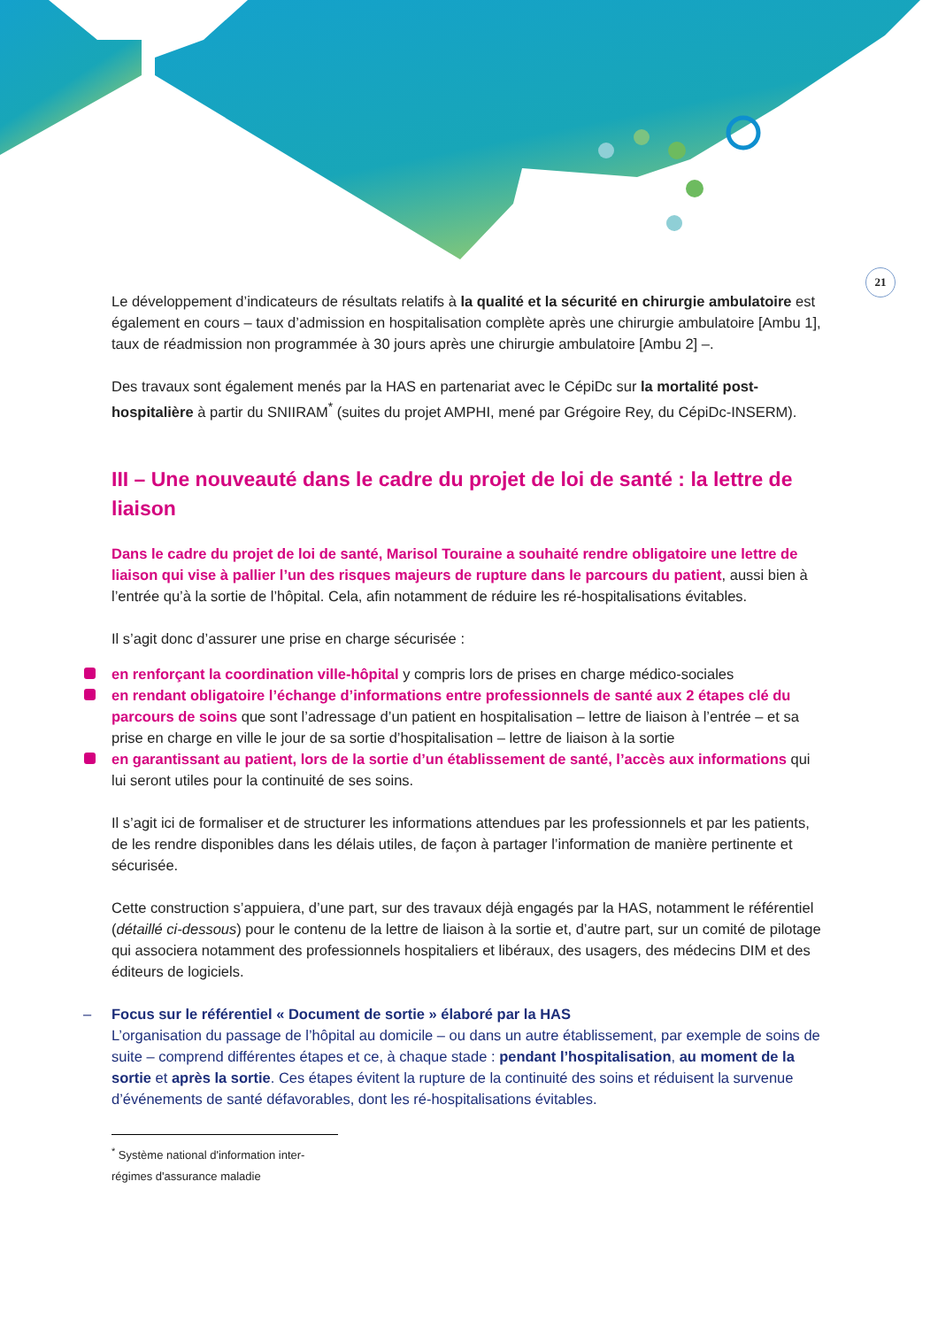21
Le développement d’indicateurs de résultats relatifs à la qualité et la sécurité en chirurgie ambulatoire est également en cours – taux d’admission en hospitalisation complète après une chirurgie ambulatoire [Ambu 1], taux de réadmission non programmée à 30 jours après une chirurgie ambulatoire [Ambu 2] –.
Des travaux sont également menés par la HAS en partenariat avec le CépiDc sur la mortalité post-hospitalière à partir du SNIIRAM<sup>*</sup> (suites du projet AMPHI, mené par Grégoire Rey, du CépiDc-INSERM).
III – Une nouveauté dans le cadre du projet de loi de santé : la lettre de liaison
Dans le cadre du projet de loi de santé, Marisol Touraine a souhaité rendre obligatoire une lettre de liaison qui vise à pallier l’un des risques majeurs de rupture dans le parcours du patient, aussi bien à l’entrée qu’à la sortie de l’hôpital. Cela, afin notamment de réduire les ré-hospitalisations évitables.
Il s’agit donc d’assurer une prise en charge sécurisée :
en renforçant la coordination ville-hôpital y compris lors de prises en charge médico-sociales
en rendant obligatoire l’échange d’informations entre professionnels de santé aux 2 étapes clé du parcours de soins que sont l’adressage d’un patient en hospitalisation – lettre de liaison à l’entrée – et sa prise en charge en ville le jour de sa sortie d’hospitalisation – lettre de liaison à la sortie
en garantissant au patient, lors de la sortie d’un établissement de santé, l’accès aux informations qui lui seront utiles pour la continuité de ses soins.
Il s’agit ici de formaliser et de structurer les informations attendues par les professionnels et par les patients, de les rendre disponibles dans les délais utiles, de façon à partager l’information de manière pertinente et sécurisée.
Cette construction s’appuiera, d’une part, sur des travaux déjà engagés par la HAS, notamment le référentiel (détaillé ci-dessous) pour le contenu de la lettre de liaison à la sortie et, d’autre part, sur un comité de pilotage qui associera notamment des professionnels hospitaliers et libéraux, des usagers, des médecins DIM et des éditeurs de logiciels.
– Focus sur le référentiel « Document de sortie » élaboré par la HAS
L’organisation du passage de l’hôpital au domicile – ou dans un autre établissement, par exemple de soins de suite – comprend différentes étapes et ce, à chaque stade : pendant l’hospitalisation, au moment de la sortie et après la sortie. Ces étapes évitent la rupture de la continuité des soins et réduisent la survenue d’événements de santé défavorables, dont les ré-hospitalisations évitables.
<sup>*</sup> Système national d'information inter-régimes d'assurance maladie